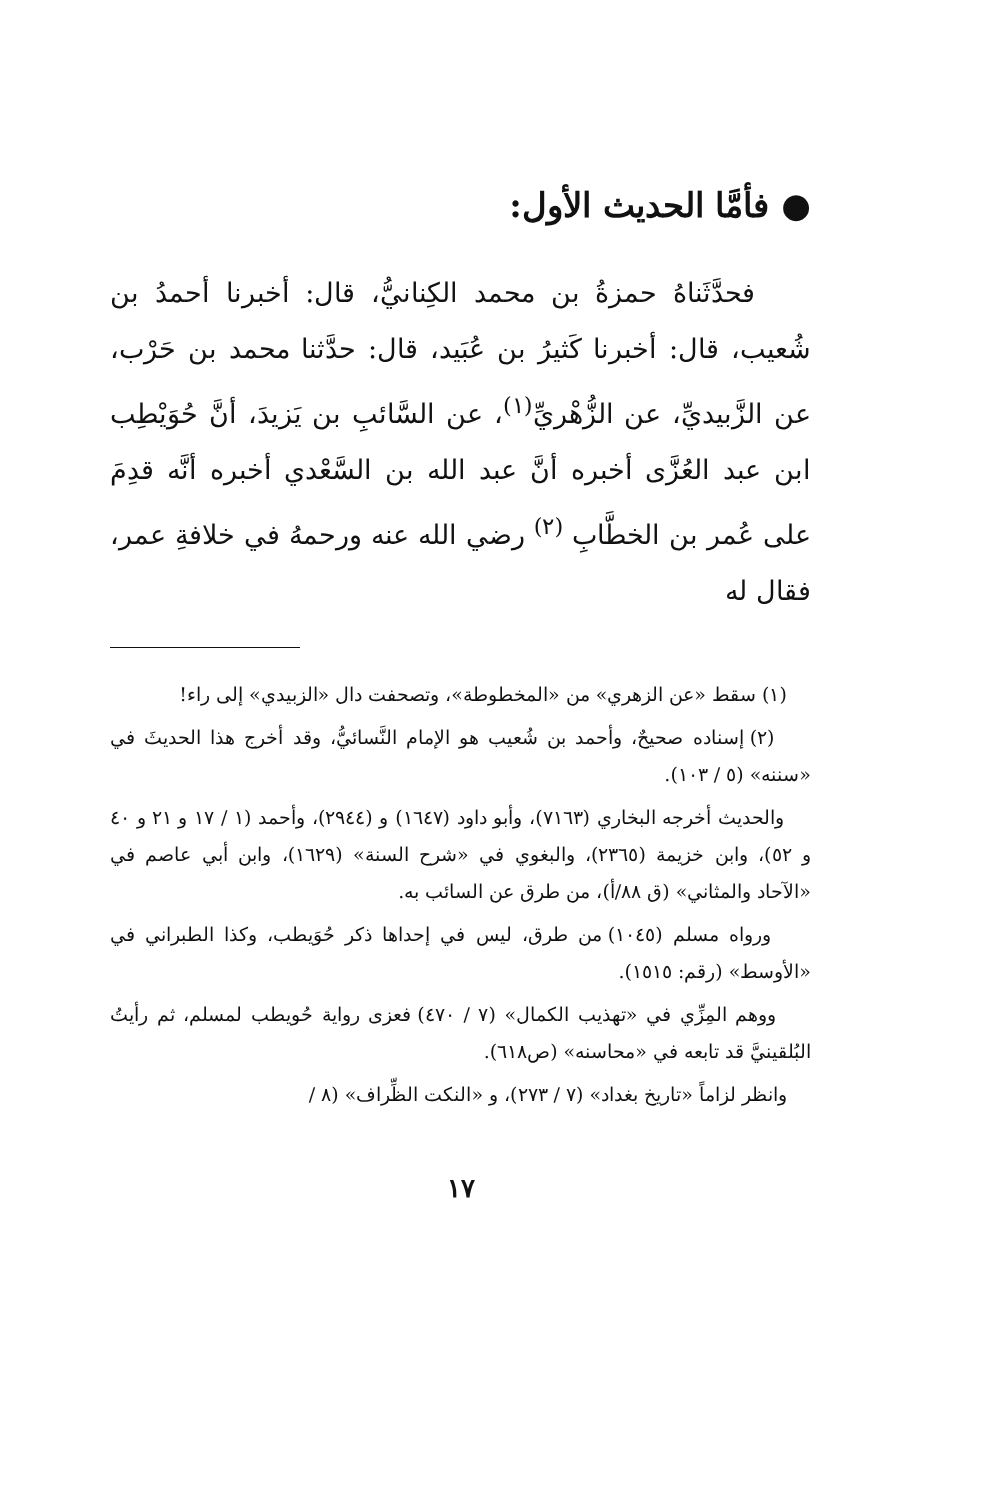● فأمَّا الحديث الأول:
فحدَّثَناهُ حمزةُ بن محمد الكِنانيُّ، قال: أخبرنا أحمدُ بن شُعيب، قال: أخبرنا كَثيرُ بن عُبَيد، قال: حدَّثنا محمد بن حَرْب، عن الزَّبيديِّ، عن الزُّهْريِّ<sup>(١)</sup>، عن السَّائبِ بن يَزيدَ، أنَّ حُوَيْطِب ابن عبد العُزَّى أخبره أنَّ عبد الله بن السَّعْدي أخبره أنَّه قدِمَ على عُمر بن الخطَّابِ <sup>(٢)</sup> رضي الله عنه ورحمهُ في خلافةِ عمر، فقال له
(١) سقط «عن الزهري» من «المخطوطة»، وتصحفت دال «الزبيدي» إلى راء!
(٢) إسناده صحيحٌ، وأحمد بن شُعيب هو الإمام النَّسائيُّ، وقد أخرج هذا الحديثَ في «سننه» (٥ / ١٠٣).
والحديث أخرجه البخاري (٧١٦٣)، وأبو داود (١٦٤٧) و (٢٩٤٤)، وأحمد (١ / ١٧ و ٢١ و ٤٠ و ٥٢)، وابن خزيمة (٢٣٦٥)، والبغوي في «شرح السنة» (١٦٢٩)، وابن أبي عاصم في «الآحاد والمثاني» (ق ٨٨/أ)، من طرق عن السائب به.
ورواه مسلم (١٠٤٥) من طرق، ليس في إحداها ذكر حُوَيطب، وكذا الطبراني في «الأوسط» (رقم: ١٥١٥).
ووهم المِزِّي في «تهذيب الكمال» (٧ / ٤٧٠) فعزى رواية حُويطب لمسلم، ثم رأيتُ البُلقينيَّ قد تابعه في «محاسنه» (ص٦١٨).
وانظر لزاماً «تاريخ بغداد» (٧ / ٢٧٣)، و «النكت الظِّراف» (٨ /
١٧